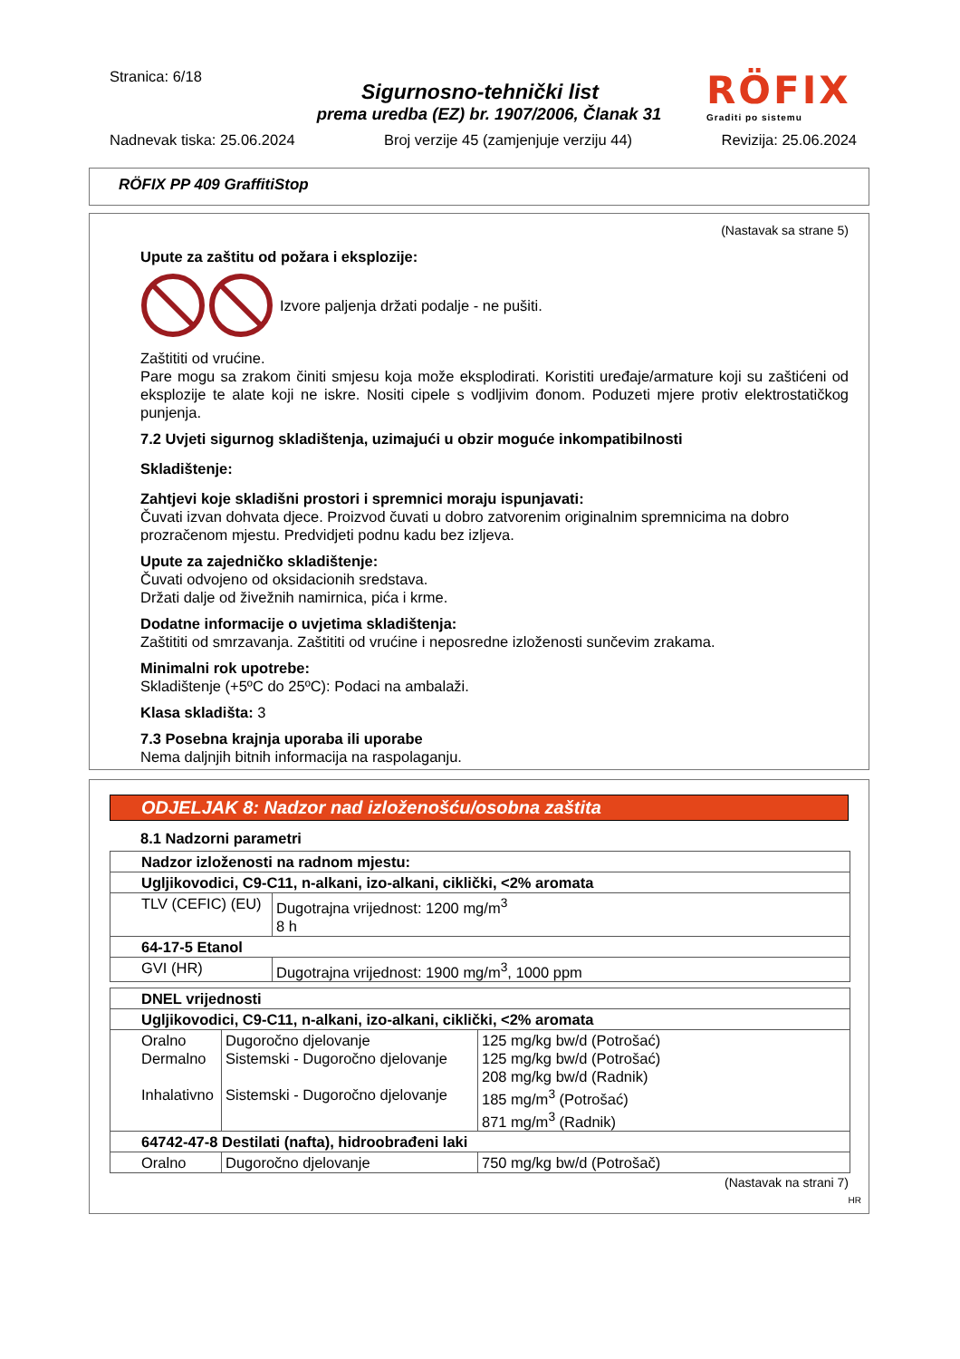Stranica: 6/18
Sigurnosno-tehnički list
prema uredba (EZ) br. 1907/2006, Članak 31
Nadnevak tiska: 25.06.2024 Broj verzije 45 (zamjenjuje verziju 44) Revizija: 25.06.2024
RÖFIX
Graditi po sistemu
RÖFIX PP 409 GraffitiStop
(Nastavak sa strane 5)
Upute za zaštitu od požara i eksplozije:
Izvore paljenja držati podalje - ne pušiti.
Zaštititi od vrućine.
Pare mogu sa zrakom činiti smjesu koja može eksplodirati. Koristiti uređaje/armature koji su zaštićeni od eksplozije te alate koji ne iskre. Nositi cipele s vodljivim đonom. Poduzeti mjere protiv elektrostatičkog punjenja.
7.2 Uvjeti sigurnog skladištenja, uzimajući u obzir moguće inkompatibilnosti
Skladištenje:
Zahtjevi koje skladišni prostori i spremnici moraju ispunjavati:
Čuvati izvan dohvata djece. Proizvod čuvati u dobro zatvorenim originalnim spremnicima na dobro prozračenom mjestu. Predvidjeti podnu kadu bez izljeva.
Upute za zajedničko skladištenje:
Čuvati odvojeno od oksidacionih sredstava.
Držati dalje od živežnih namirnica, pića i krme.
Dodatne informacije o uvjetima skladištenja:
Zaštititi od smrzavanja. Zaštititi od vrućine i neposredne izloženosti sunčevim zrakama.
Minimalni rok upotrebe:
Skladištenje (+5ºC do 25ºC): Podaci na ambalaži.
Klasa skladišta: 3
7.3 Posebna krajnja uporaba ili uporabe
Nema daljnjih bitnih informacija na raspolaganju.
ODJELJAK 8: Nadzor nad izloženošću/osobna zaštita
8.1 Nadzorni parametri
| Nadzor izloženosti na radnom mjestu: | |
| Ugljikovodici, C9-C11, n-alkani, izo-alkani, ciklički, <2% aromata | |
| TLV (CEFIC) (EU) | Dugotrajna vrijednost: 1200 mg/m<sup>3</sup> 8 h |
| 64-17-5 Etanol | |
| GVI (HR) | Dugotrajna vrijednost: 1900 mg/m<sup>3</sup>, 1000 ppm |
| DNEL vrijednosti | | |
| Ugljikovodici, C9-C11, n-alkani, izo-alkani, ciklički, <2% aromata | | |
| Oralno Dermalno Inhalativno | Dugoročno djelovanje Sistemski - Dugoročno djelovanje Sistemski - Dugoročno djelovanje | 125 mg/kg bw/d (Potrošać) 125 mg/kg bw/d (Potrošać) 208 mg/kg bw/d (Radnik) 185 mg/m<sup>3</sup> (Potrošać) 871 mg/m<sup>3</sup> (Radnik) |
| 64742-47-8 Destilati (nafta), hidroobrađeni laki | | |
| Oralno | Dugoročno djelovanje | 750 mg/kg bw/d (Potrošač) |
(Nastavak na strani 7)
HR